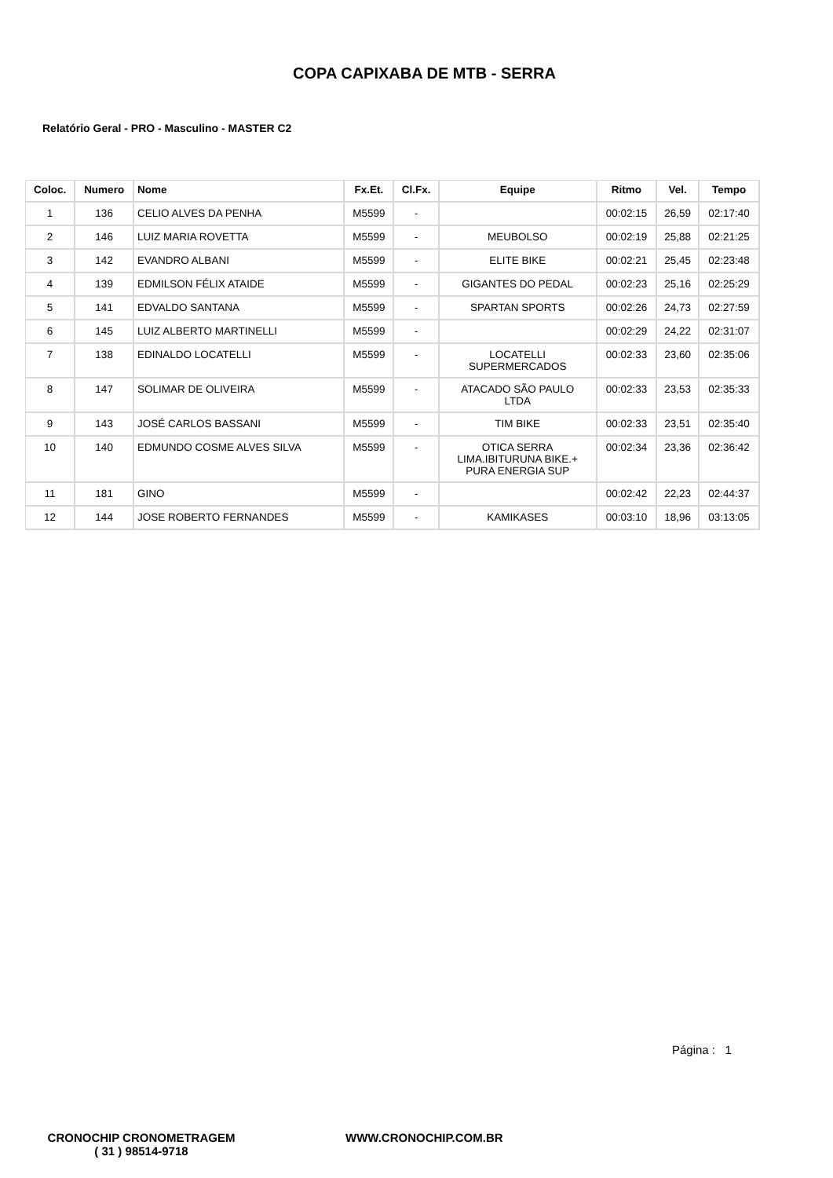COPA CAPIXABA DE MTB - SERRA
Relatório Geral - PRO - Masculino - MASTER C2
| Coloc. | Numero | Nome | Fx.Et. | Cl.Fx. | Equipe | Ritmo | Vel. | Tempo |
| --- | --- | --- | --- | --- | --- | --- | --- | --- |
| 1 | 136 | CELIO ALVES DA PENHA | M5599 | - | | 00:02:15 | 26,59 | 02:17:40 |
| 2 | 146 | LUIZ MARIA ROVETTA | M5599 | - | MEUBOLSO | 00:02:19 | 25,88 | 02:21:25 |
| 3 | 142 | EVANDRO ALBANI | M5599 | - | ELITE BIKE | 00:02:21 | 25,45 | 02:23:48 |
| 4 | 139 | EDMILSON FÉLIX ATAIDE | M5599 | - | GIGANTES DO PEDAL | 00:02:23 | 25,16 | 02:25:29 |
| 5 | 141 | EDVALDO SANTANA | M5599 | - | SPARTAN SPORTS | 00:02:26 | 24,73 | 02:27:59 |
| 6 | 145 | LUIZ ALBERTO MARTINELLI | M5599 | - | | 00:02:29 | 24,22 | 02:31:07 |
| 7 | 138 | EDINALDO LOCATELLI | M5599 | - | LOCATELLI SUPERMERCADOS | 00:02:33 | 23,60 | 02:35:06 |
| 8 | 147 | SOLIMAR DE OLIVEIRA | M5599 | - | ATACADO SÃO PAULO LTDA | 00:02:33 | 23,53 | 02:35:33 |
| 9 | 143 | JOSÉ CARLOS BASSANI | M5599 | - | TIM BIKE | 00:02:33 | 23,51 | 02:35:40 |
| 10 | 140 | EDMUNDO COSME ALVES SILVA | M5599 | - | OTICA SERRA LIMA.IBITURUNA BIKE.+ PURA ENERGIA SUP | 00:02:34 | 23,36 | 02:36:42 |
| 11 | 181 | GINO | M5599 | - | | 00:02:42 | 22,23 | 02:44:37 |
| 12 | 144 | JOSE ROBERTO FERNANDES | M5599 | - | KAMIKASES | 00:03:10 | 18,96 | 03:13:05 |
Página : 1
CRONOCHIP CRONOMETRAGEM
( 31 ) 98514-9718
WWW.CRONOCHIP.COM.BR